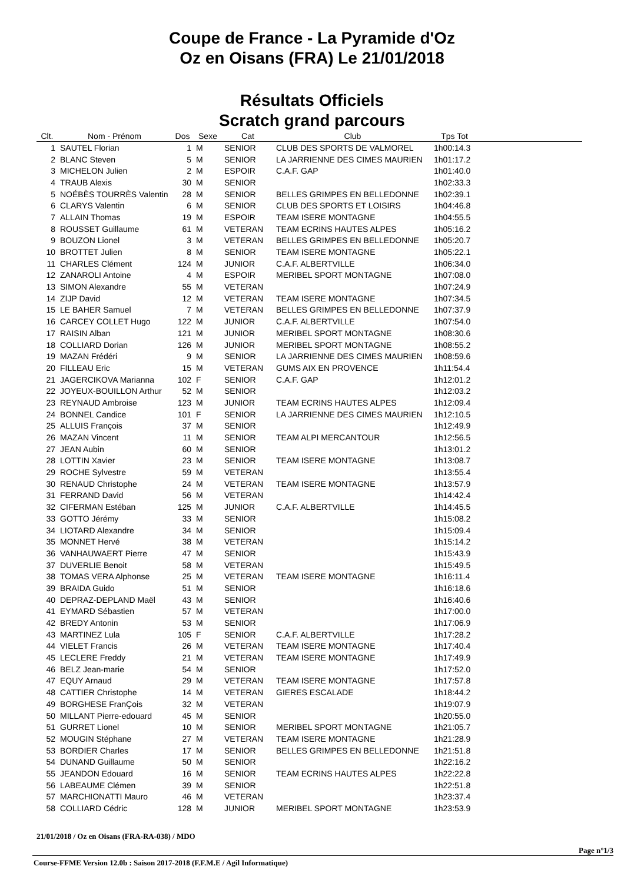Coupe de France - La Pyramide d'Oz
Oz en Oisans (FRA) Le 21/01/2018
Résultats Officiels
Scratch grand parcours
| Clt. | Nom - Prénom | Dos | Sexe | Cat | Club | Tps Tot | |
| --- | --- | --- | --- | --- | --- | --- | --- |
| 1 | SAUTEL Florian | 1 | M | SENIOR | CLUB DES SPORTS DE VALMOREL | 1h00:14.3 | |
| 2 | BLANC Steven | 5 | M | SENIOR | LA JARRIENNE DES CIMES MAURIEN | 1h01:17.2 | |
| 3 | MICHELON Julien | 2 | M | ESPOIR | C.A.F. GAP | 1h01:40.0 | |
| 4 | TRAUB Alexis | 30 | M | SENIOR | | 1h02:33.3 | |
| 5 | NOÉBÈS TOURRÈS Valentin | 28 | M | SENIOR | BELLES GRIMPES EN BELLEDONNE | 1h02:39.1 | |
| 6 | CLARYS Valentin | 6 | M | SENIOR | CLUB DES SPORTS ET LOISIRS | 1h04:46.8 | |
| 7 | ALLAIN Thomas | 19 | M | ESPOIR | TEAM ISERE MONTAGNE | 1h04:55.5 | |
| 8 | ROUSSET Guillaume | 61 | M | VETERAN | TEAM ECRINS HAUTES ALPES | 1h05:16.2 | |
| 9 | BOUZON Lionel | 3 | M | VETERAN | BELLES GRIMPES EN BELLEDONNE | 1h05:20.7 | |
| 10 | BROTTET Julien | 8 | M | SENIOR | TEAM ISERE MONTAGNE | 1h05:22.1 | |
| 11 | CHARLES Clément | 124 | M | JUNIOR | C.A.F. ALBERTVILLE | 1h06:34.0 | |
| 12 | ZANAROLI Antoine | 4 | M | ESPOIR | MERIBEL SPORT MONTAGNE | 1h07:08.0 | |
| 13 | SIMON Alexandre | 55 | M | VETERAN | | 1h07:24.9 | |
| 14 | ZIJP David | 12 | M | VETERAN | TEAM ISERE MONTAGNE | 1h07:34.5 | |
| 15 | LE BAHER Samuel | 7 | M | VETERAN | BELLES GRIMPES EN BELLEDONNE | 1h07:37.9 | |
| 16 | CARCEY COLLET Hugo | 122 | M | JUNIOR | C.A.F. ALBERTVILLE | 1h07:54.0 | |
| 17 | RAISIN Alban | 121 | M | JUNIOR | MERIBEL SPORT MONTAGNE | 1h08:30.6 | |
| 18 | COLLIARD Dorian | 126 | M | JUNIOR | MERIBEL SPORT MONTAGNE | 1h08:55.2 | |
| 19 | MAZAN Frédéri | 9 | M | SENIOR | LA JARRIENNE DES CIMES MAURIEN | 1h08:59.6 | |
| 20 | FILLEAU Eric | 15 | M | VETERAN | GUMS AIX EN PROVENCE | 1h11:54.4 | |
| 21 | JAGERCIKOVA Marianna | 102 | F | SENIOR | C.A.F. GAP | 1h12:01.2 | |
| 22 | JOYEUX-BOUILLON Arthur | 52 | M | SENIOR | | 1h12:03.2 | |
| 23 | REYNAUD Ambroise | 123 | M | JUNIOR | TEAM ECRINS HAUTES ALPES | 1h12:09.4 | |
| 24 | BONNEL Candice | 101 | F | SENIOR | LA JARRIENNE DES CIMES MAURIEN | 1h12:10.5 | |
| 25 | ALLUIS François | 37 | M | SENIOR | | 1h12:49.9 | |
| 26 | MAZAN Vincent | 11 | M | SENIOR | TEAM ALPI MERCANTOUR | 1h12:56.5 | |
| 27 | JEAN Aubin | 60 | M | SENIOR | | 1h13:01.2 | |
| 28 | LOTTIN Xavier | 23 | M | SENIOR | TEAM ISERE MONTAGNE | 1h13:08.7 | |
| 29 | ROCHE Sylvestre | 59 | M | VETERAN | | 1h13:55.4 | |
| 30 | RENAUD Christophe | 24 | M | VETERAN | TEAM ISERE MONTAGNE | 1h13:57.9 | |
| 31 | FERRAND David | 56 | M | VETERAN | | 1h14:42.4 | |
| 32 | CIFERMAN Estéban | 125 | M | JUNIOR | C.A.F. ALBERTVILLE | 1h14:45.5 | |
| 33 | GOTTO Jérémy | 33 | M | SENIOR | | 1h15:08.2 | |
| 34 | LIOTARD Alexandre | 34 | M | SENIOR | | 1h15:09.4 | |
| 35 | MONNET Hervé | 38 | M | VETERAN | | 1h15:14.2 | |
| 36 | VANHAUWAERT Pierre | 47 | M | SENIOR | | 1h15:43.9 | |
| 37 | DUVERLIE Benoit | 58 | M | VETERAN | | 1h15:49.5 | |
| 38 | TOMAS VERA Alphonse | 25 | M | VETERAN | TEAM ISERE MONTAGNE | 1h16:11.4 | |
| 39 | BRAIDA Guido | 51 | M | SENIOR | | 1h16:18.6 | |
| 40 | DEPRAZ-DEPLAND Maël | 43 | M | SENIOR | | 1h16:40.6 | |
| 41 | EYMARD Sébastien | 57 | M | VETERAN | | 1h17:00.0 | |
| 42 | BREDY Antonin | 53 | M | SENIOR | | 1h17:06.9 | |
| 43 | MARTINEZ Lula | 105 | F | SENIOR | C.A.F. ALBERTVILLE | 1h17:28.2 | |
| 44 | VIELET Francis | 26 | M | VETERAN | TEAM ISERE MONTAGNE | 1h17:40.4 | |
| 45 | LECLERE Freddy | 21 | M | VETERAN | TEAM ISERE MONTAGNE | 1h17:49.9 | |
| 46 | BELZ Jean-marie | 54 | M | SENIOR | | 1h17:52.0 | |
| 47 | EQUY Arnaud | 29 | M | VETERAN | TEAM ISERE MONTAGNE | 1h17:57.8 | |
| 48 | CATTIER Christophe | 14 | M | VETERAN | GIERES ESCALADE | 1h18:44.2 | |
| 49 | BORGHESE FranÇois | 32 | M | VETERAN | | 1h19:07.9 | |
| 50 | MILLANT Pierre-edouard | 45 | M | SENIOR | | 1h20:55.0 | |
| 51 | GURRET Lionel | 10 | M | SENIOR | MERIBEL SPORT MONTAGNE | 1h21:05.7 | |
| 52 | MOUGIN Stéphane | 27 | M | VETERAN | TEAM ISERE MONTAGNE | 1h21:28.9 | |
| 53 | BORDIER Charles | 17 | M | SENIOR | BELLES GRIMPES EN BELLEDONNE | 1h21:51.8 | |
| 54 | DUNAND Guillaume | 50 | M | SENIOR | | 1h22:16.2 | |
| 55 | JEANDON Edouard | 16 | M | SENIOR | TEAM ECRINS HAUTES ALPES | 1h22:22.8 | |
| 56 | LABEAUME Clémen | 39 | M | SENIOR | | 1h22:51.8 | |
| 57 | MARCHIONATTI Mauro | 46 | M | VETERAN | | 1h23:37.4 | |
| 58 | COLLIARD Cédric | 128 | M | JUNIOR | MERIBEL SPORT MONTAGNE | 1h23:53.9 | |
21/01/2018 / Oz en Oisans (FRA-RA-038) / MDO
Page n°1/3
Course-FFME Version 12.0b : Saison 2017-2018 (F.F.M.E / Agil Informatique)